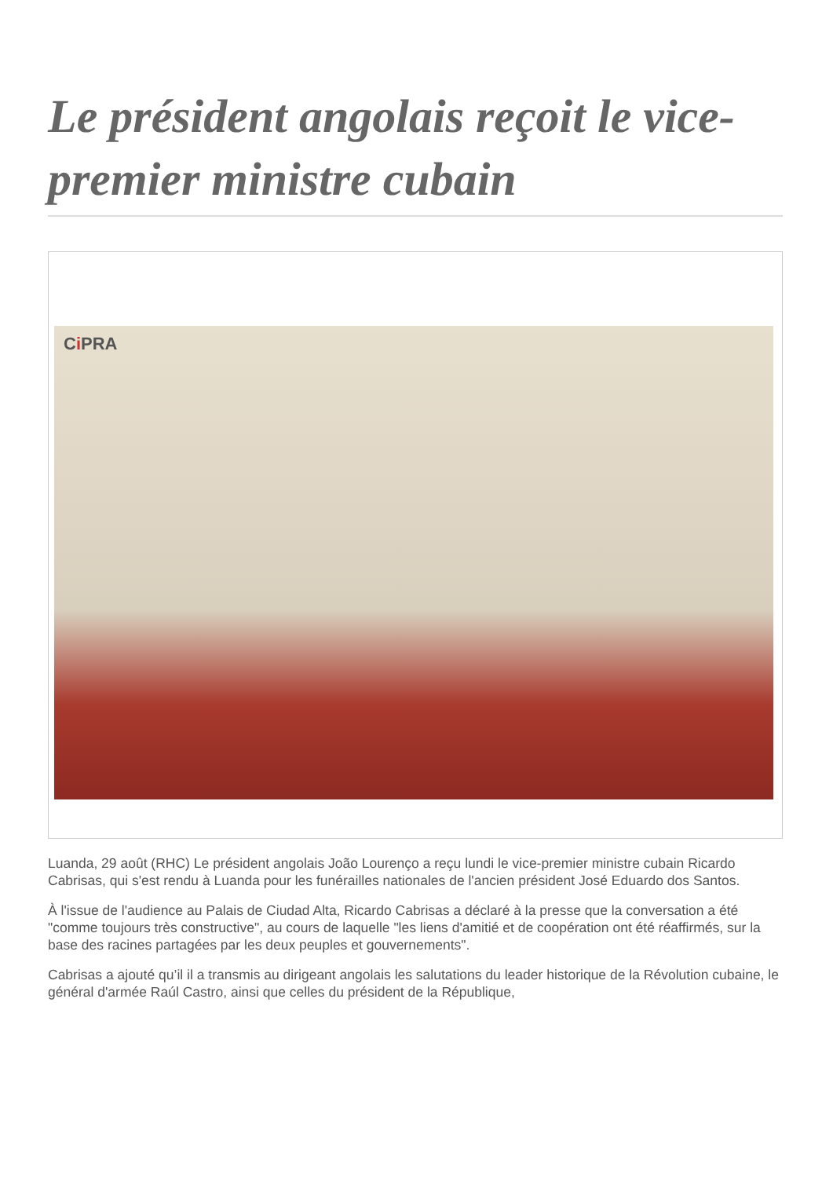Le président angolais reçoit le vice-premier ministre cubain
Ci PRA
Luanda, 29 août (RHC) Le président angolais João Lourenço a reçu lundi le vice-premier ministre cubain Ricardo Cabrisas, qui s'est rendu à Luanda pour les funérailles nationales de l'ancien président José Eduardo dos Santos.
À l'issue de l'audience au Palais de Ciudad Alta, Ricardo Cabrisas a déclaré à la presse que la conversation a été "comme toujours très constructive", au cours de laquelle "les liens d'amitié et de coopération ont été réaffirmés, sur la base des racines partagées par les deux peuples et gouvernements".
Cabrisas a ajouté qu’il il a transmis au dirigeant angolais les salutations du leader historique de la Révolution cubaine, le général d'armée Raúl Castro, ainsi que celles du président de la République,